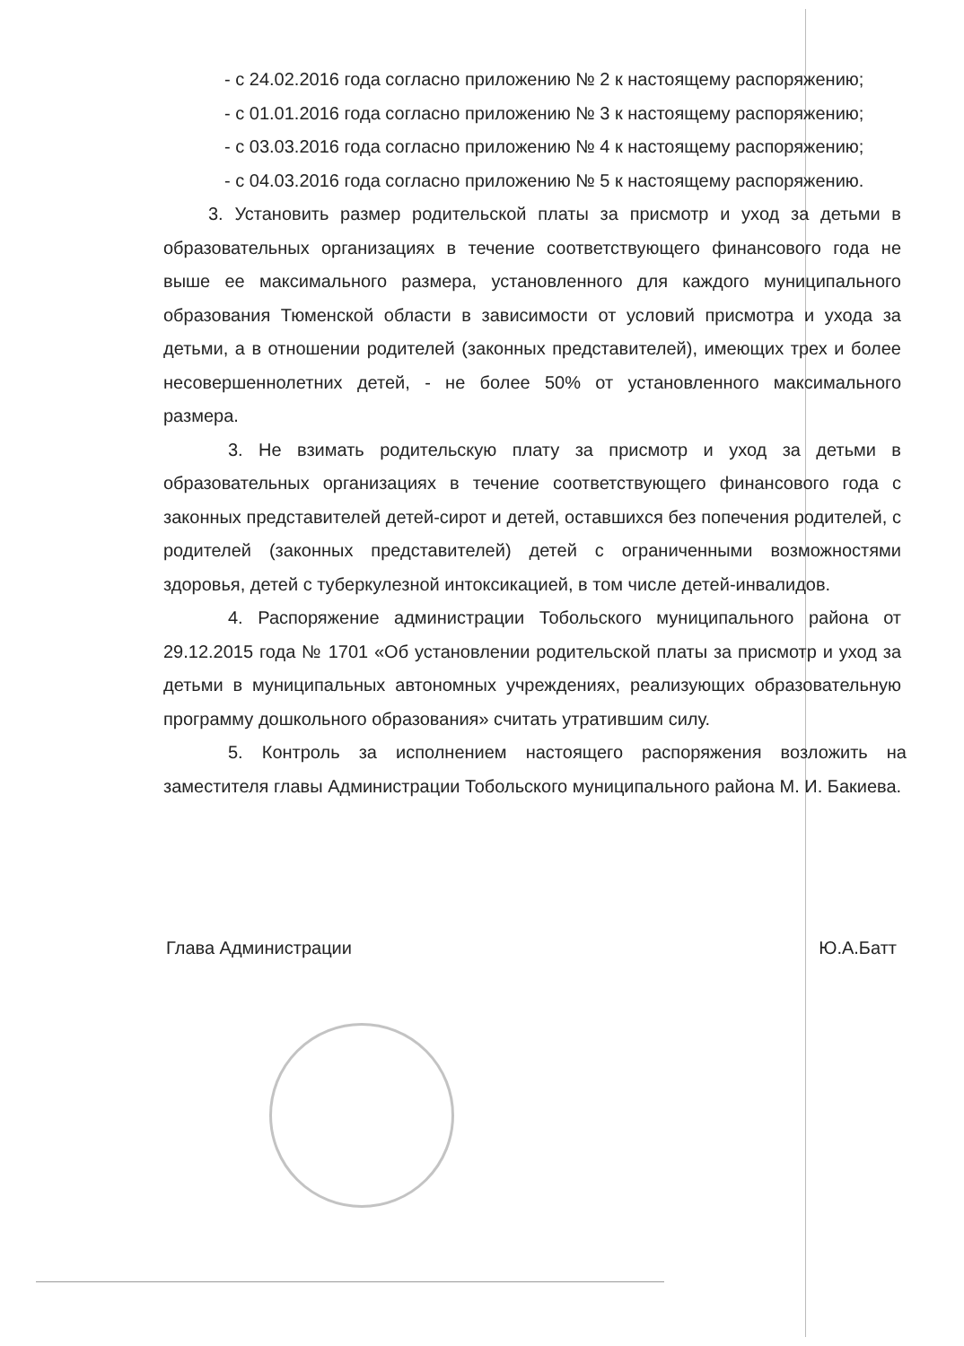- с 24.02.2016 года согласно приложению № 2 к настоящему распоряжению;
- с 01.01.2016 года согласно приложению № 3 к настоящему распоряжению;
- с 03.03.2016 года согласно приложению № 4 к настоящему распоряжению;
- с 04.03.2016 года согласно приложению № 5 к настоящему распоряжению.
3. Установить размер родительской платы за присмотр и уход за детьми в образовательных организациях в течение соответствующего финансового года не выше ее максимального размера, установленного для каждого муниципального образования Тюменской области в зависимости от условий присмотра и ухода за детьми, а в отношении родителей (законных представителей), имеющих трех и более несовершеннолетних детей, - не более 50% от установленного максимального размера.
3. Не взимать родительскую плату за присмотр и уход за детьми в образовательных организациях в течение соответствующего финансового года с законных представителей детей-сирот и детей, оставшихся без попечения родителей, с родителей (законных представителей) детей с ограниченными возможностями здоровья, детей с туберкулезной интоксикацией, в том числе детей-инвалидов.
4. Распоряжение администрации Тобольского муниципального района от 29.12.2015 года № 1701 «Об установлении родительской платы за присмотр и уход за детьми в муниципальных автономных учреждениях, реализующих образовательную программу дошкольного образования» считать утратившим силу.
5. Контроль за исполнением настоящего распоряжения возложить на заместителя главы Администрации Тобольского муниципального района М. И. Бакиева.
Глава Администрации Ю.А.Батт